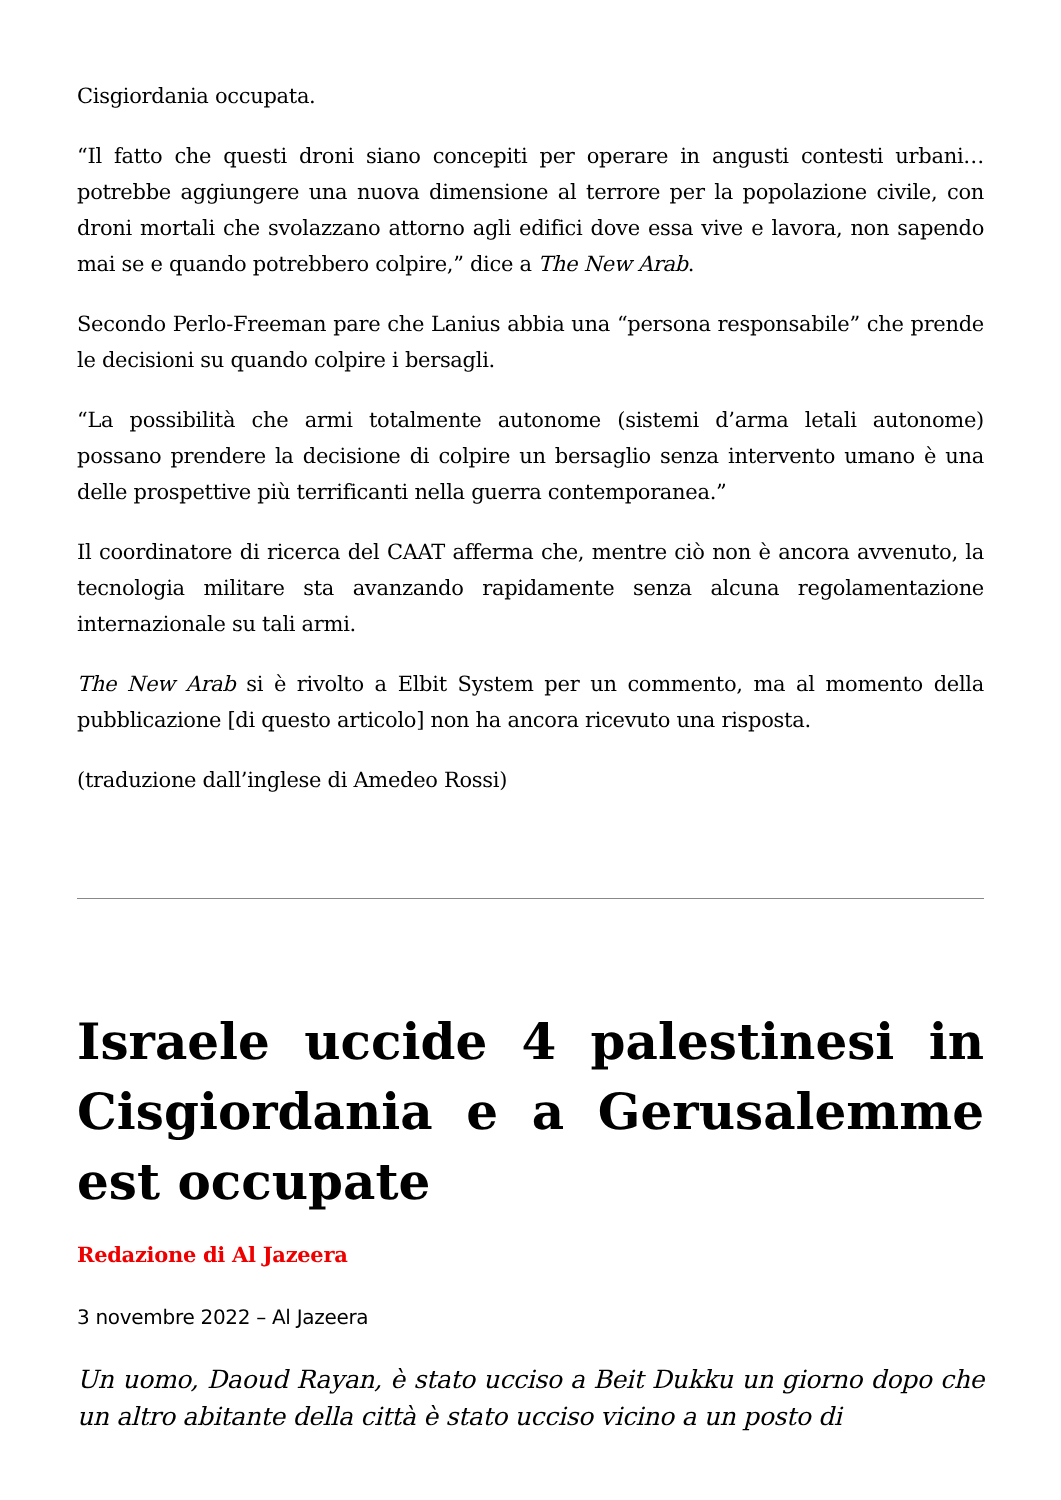Cisgiordania occupata.
“Il fatto che questi droni siano concepiti per operare in angusti contesti urbani… potrebbe aggiungere una nuova dimensione al terrore per la popolazione civile, con droni mortali che svolazzano attorno agli edifici dove essa vive e lavora, non sapendo mai se e quando potrebbero colpire,” dice a The New Arab.
Secondo Perlo-Freeman pare che Lanius abbia una “persona responsabile” che prende le decisioni su quando colpire i bersagli.
“La possibilità che armi totalmente autonome (sistemi d’arma letali autonome) possano prendere la decisione di colpire un bersaglio senza intervento umano è una delle prospettive più terrificanti nella guerra contemporanea.”
Il coordinatore di ricerca del CAAT afferma che, mentre ciò non è ancora avvenuto, la tecnologia militare sta avanzando rapidamente senza alcuna regolamentazione internazionale su tali armi.
The New Arab si è rivolto a Elbit System per un commento, ma al momento della pubblicazione [di questo articolo] non ha ancora ricevuto una risposta.
(traduzione dall’inglese di Amedeo Rossi)
Israele uccide 4 palestinesi in Cisgiordania e a Gerusalemme est occupate
Redazione di Al Jazeera
3 novembre 2022 – Al Jazeera
Un uomo, Daoud Rayan, è stato ucciso a Beit Dukku un giorno dopo che un altro abitante della città è stato ucciso vicino a un posto di